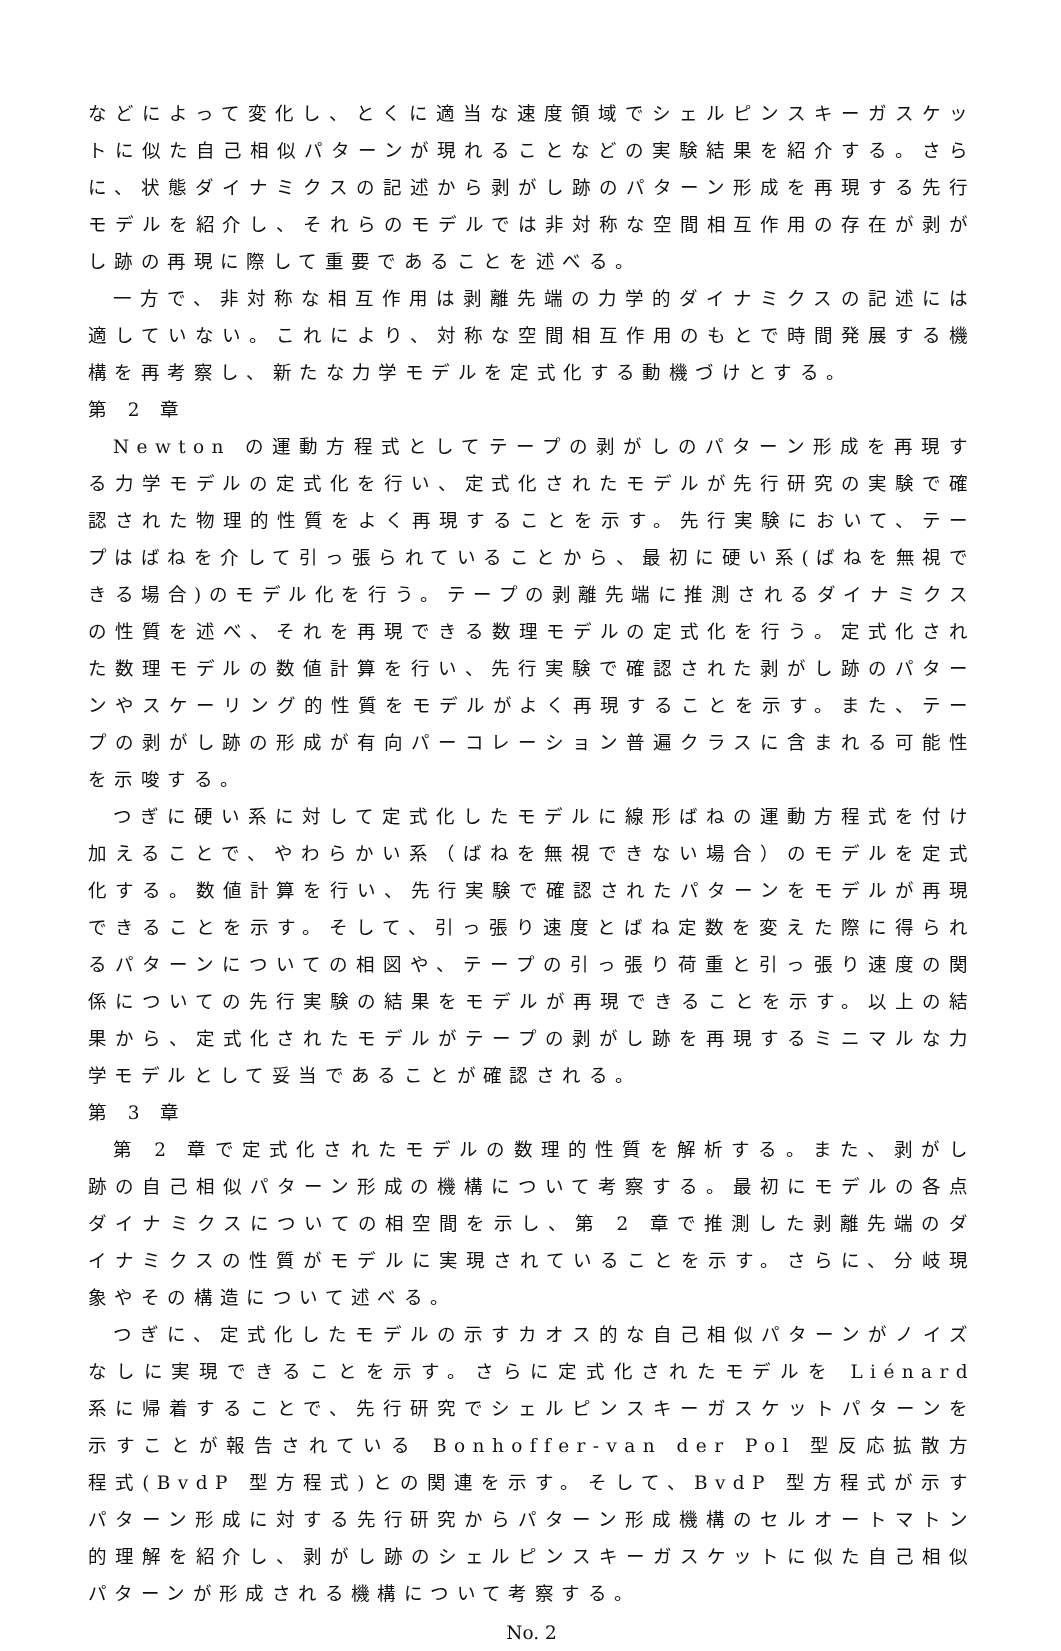などによって変化し、とくに適当な速度領域でシェルピンスキーガスケットに似た自己相似パターンが現れることなどの実験結果を紹介する。さらに、状態ダイナミクスの記述から剥がし跡のパターン形成を再現する先行モデルを紹介し、それらのモデルでは非対称な空間相互作用の存在が剥がし跡の再現に際して重要であることを述べる。
一方で、非対称な相互作用は剥離先端の力学的ダイナミクスの記述には適していない。これにより、対称な空間相互作用のもとで時間発展する機構を再考察し、新たな力学モデルを定式化する動機づけとする。
第 2 章
Newton の運動方程式としてテープの剥がしのパターン形成を再現する力学モデルの定式化を行い、定式化されたモデルが先行研究の実験で確認された物理的性質をよく再現することを示す。先行実験において、テープはばねを介して引っ張られていることから、最初に硬い系(ばねを無視できる場合)のモデル化を行う。テープの剥離先端に推測されるダイナミクスの性質を述べ、それを再現できる数理モデルの定式化を行う。定式化された数理モデルの数値計算を行い、先行実験で確認された剥がし跡のパターンやスケーリング的性質をモデルがよく再現することを示す。また、テープの剥がし跡の形成が有向パーコレーション普遍クラスに含まれる可能性を示唆する。
つぎに硬い系に対して定式化したモデルに線形ばねの運動方程式を付け加えることで、やわらかい系（ばねを無視できない場合）のモデルを定式化する。数値計算を行い、先行実験で確認されたパターンをモデルが再現できることを示す。そして、引っ張り速度とばね定数を変えた際に得られるパターンについての相図や、テープの引っ張り荷重と引っ張り速度の関係についての先行実験の結果をモデルが再現できることを示す。以上の結果から、定式化されたモデルがテープの剥がし跡を再現するミニマルな力学モデルとして妥当であることが確認される。
第 3 章
第 2 章で定式化されたモデルの数理的性質を解析する。また、剥がし跡の自己相似パターン形成の機構について考察する。最初にモデルの各点ダイナミクスについての相空間を示し、第 2 章で推測した剥離先端のダイナミクスの性質がモデルに実現されていることを示す。さらに、分岐現象やその構造について述べる。
つぎに、定式化したモデルの示すカオス的な自己相似パターンがノイズなしに実現できることを示す。さらに定式化されたモデルを Liénard 系に帰着することで、先行研究でシェルピンスキーガスケットパターンを示すことが報告されている Bonhoffer-van der Pol 型反応拡散方程式(BvdP 型方程式)との関連を示す。そして、BvdP 型方程式が示すパターン形成に対する先行研究からパターン形成機構のセルオートマトン的理解を紹介し、剥がし跡のシェルピンスキーガスケットに似た自己相似パターンが形成される機構について考察する。
No. 2